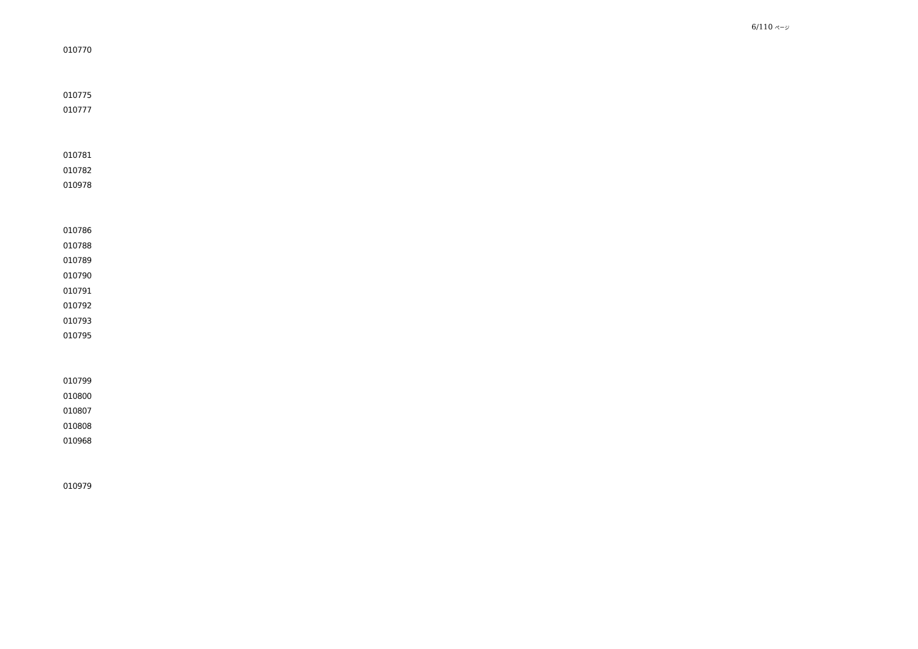6/110 ページ
010770
010775
010777
010781
010782
010978
010786
010788
010789
010790
010791
010792
010793
010795
010799
010800
010807
010808
010968
010979